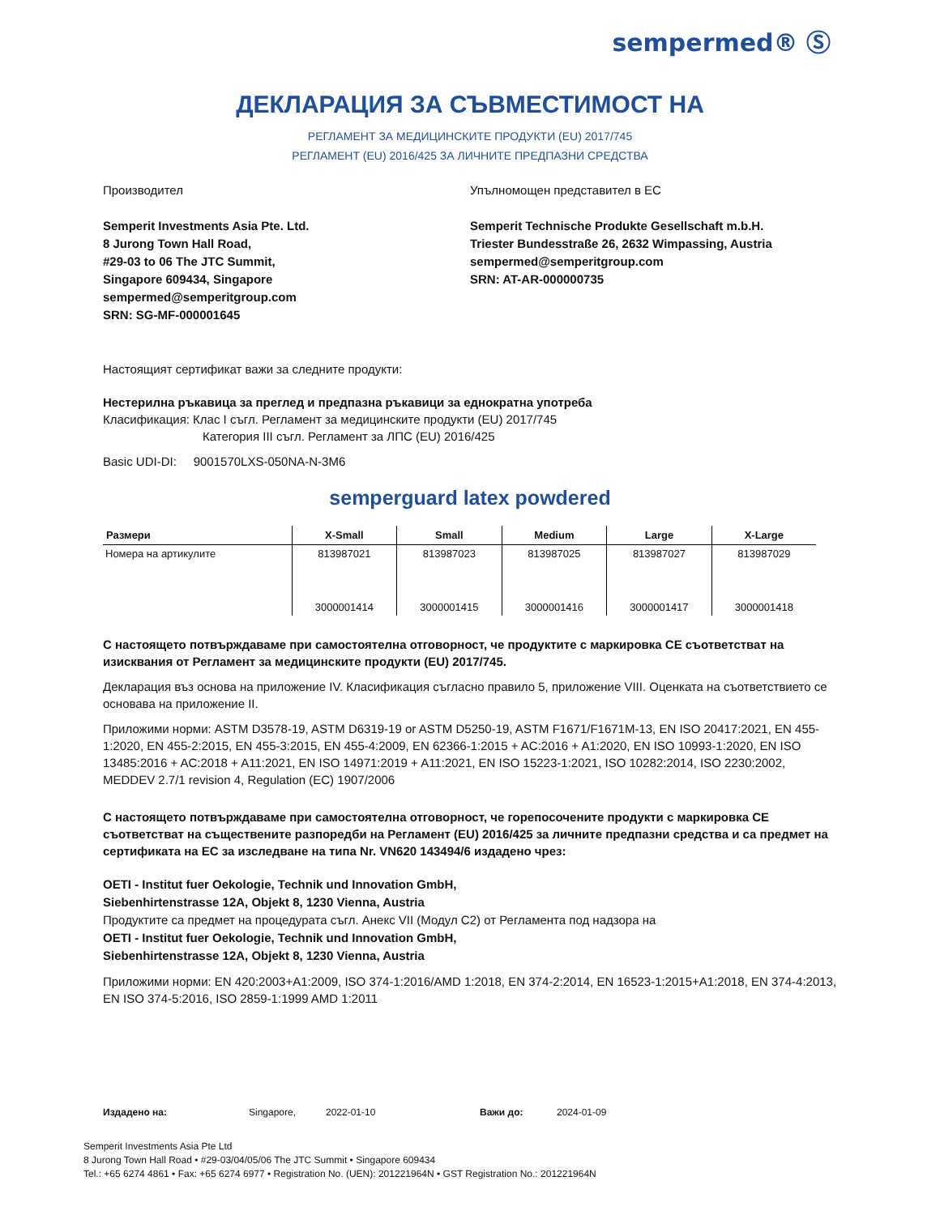sempermed® Ⓢ
ДЕКЛАРАЦИЯ ЗА СЪВМЕСТИМОСТ НА
РЕГЛАМЕНТ ЗА МЕДИЦИНСКИТЕ ПРОДУКТИ (EU) 2017/745
РЕГЛАМЕНТ (EU) 2016/425 ЗА ЛИЧНИТЕ ПРЕДПАЗНИ СРЕДСТВА
Производител
Semperit Investments Asia Pte. Ltd.
8 Jurong Town Hall Road,
#29-03 to 06 The JTC Summit,
Singapore 609434, Singapore
sempermed@semperitgroup.com
SRN: SG-MF-000001645
Упълномощен представител в ЕС
Semperit Technische Produkte Gesellschaft m.b.H.
Triester Bundesstraße 26, 2632 Wimpassing, Austria
sempermed@semperitgroup.com
SRN: AT-AR-000000735
Настоящият сертификат важи за следните продукти:
Нестерилна ръкавица за преглед и предпазна ръкавици за еднократна употреба
Класификация: Клас I съгл. Регламент за медицинските продукти (EU) 2017/745
Категория III съгл. Регламент за ЛПС (EU) 2016/425
Basic UDI-DI: 9001570LXS-050NA-N-3M6
semperguard latex powdered
| Размери | X-Small | Small | Medium | Large | X-Large |
| --- | --- | --- | --- | --- | --- |
| Номера на артикулите | 813987021 | 813987023 | 813987025 | 813987027 | 813987029 |
| | 3000001414 | 3000001415 | 3000001416 | 3000001417 | 3000001418 |
С настоящето потвърждаваме при самостоятелна отговорност, че продуктите с маркировка CE съответстват на изисквания от Регламент за медицинските продукти (EU) 2017/745.
Декларация въз основа на приложение IV. Класификация съгласно правило 5, приложение VIII. Оценката на съответствието се основава на приложение II.
Приложими норми: ASTM D3578-19, ASTM D6319-19 or ASTM D5250-19, ASTM F1671/F1671M-13, EN ISO 20417:2021, EN 455-1:2020, EN 455-2:2015, EN 455-3:2015, EN 455-4:2009, EN 62366-1:2015 + AC:2016 + A1:2020, EN ISO 10993-1:2020, EN ISO 13485:2016 + AC:2018 + A11:2021, EN ISO 14971:2019 + A11:2021, EN ISO 15223-1:2021, ISO 10282:2014, ISO 2230:2002, MEDDEV 2.7/1 revision 4, Regulation (EC) 1907/2006
С настоящето потвърждаваме при самостоятелна отговорност, че горепосочените продукти с маркировка CE съответстват на съществените разпоредби на Регламент (EU) 2016/425 за личните предпазни средства и са предмет на сертификата на ЕС за изследване на типа Nr. VN620 143494/6 издадено чрез:
OETI - Institut fuer Oekologie, Technik und Innovation GmbH,
Siebenhirtenstrasse 12A, Objekt 8, 1230 Vienna, Austria
Продуктите са предмет на процедурата съгл. Анекс VII (Модул C2) от Регламента под надзора на
OETI - Institut fuer Oekologie, Technik und Innovation GmbH,
Siebenhirtenstrasse 12A, Objekt 8, 1230 Vienna, Austria
Приложими норми: EN 420:2003+A1:2009, ISO 374-1:2016/AMD 1:2018, EN 374-2:2014, EN 16523-1:2015+A1:2018, EN 374-4:2013, EN ISO 374-5:2016, ISO 2859-1:1999 AMD 1:2011
Издадено на: Singapore, 2022-01-10 Важи до: 2024-01-09
Semperit Investments Asia Pte Ltd
8 Jurong Town Hall Road • #29-03/04/05/06 The JTC Summit • Singapore 609434
Tel.: +65 6274 4861 • Fax: +65 6274 6977 • Registration No. (UEN): 201221964N • GST Registration No.: 201221964N